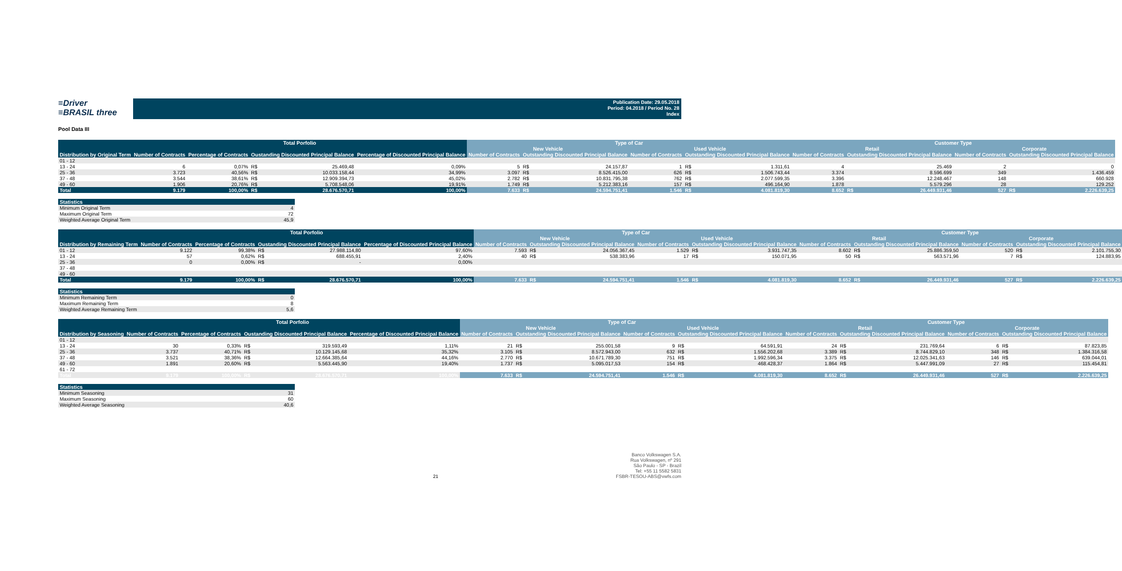≡Driver
≡BRASIL three
Publication Date: 29.05.2018
Period: 04.2018 / Period No. 28
Index
Pool Data III
| | Total Porfolio | | | | | Type of Car | | | | | | Customer Type | | | | | |
| --- | --- | --- | --- | --- | --- | --- | --- | --- | --- | --- | --- | --- | --- | --- | --- | --- | --- |
| | | | | | | New Vehicle | | | Used Vehicle | | | Retail | | | Corporate | | |
| Distribution by Original Term | Number of Contracts | Percentage of Contracts | Oustanding Discounted Principal Balance | | Percentage of Discounted Principal Balance | Number of Contracts | Outstanding Discounted Principal Balance | | Number of Contracts | Outstanding Discounted Principal Balance | | Number of Contracts | Outstanding Discounted Principal Balance | | Number of Contracts | Outstanding Discounted Principal Balance | |
| 01 - 12 | | | | | | | | | | | | | | | | | |
| 13 - 24 | 6 | 0,07% | R$ | 25.469,48 | 0,09% | 5 | R$ | 24.157,87 | 1 | R$ | 1.311,61 | 4 | | 25.469 | 2 | | 0 |
| 25 - 36 | 3.723 | 40,56% | R$ | 10.033.158,44 | 34,99% | 3.097 | R$ | 8.526.415,00 | 626 | R$ | 1.506.743,44 | 3.374 | | 8.596.699 | 349 | | 1.436.459 |
| 37 - 48 | 3.544 | 38,61% | R$ | 12.909.394,73 | 45,02% | 2.782 | R$ | 10.831.795,38 | 762 | R$ | 2.077.599,35 | 3.396 | | 12.248.467 | 148 | | 660.928 |
| 49 - 60 | 1.906 | 20,76% | R$ | 5.708.548,06 | 19,91% | 1.749 | R$ | 5.212.383,16 | 157 | R$ | 496.164,90 | 1.878 | | 5.579.296 | 28 | | 129.252 |
| Total | 9.179 | 100,00% | R$ | 28.676.570,71 | 100,00% | 7.633 | R$ | 24.594.751,41 | 1.546 | R$ | 4.081.819,30 | 8.652 | R$ | 26.449.931,46 | 527 | R$ | 2.226.639,25 |
| Statistics | |
| --- | --- |
| Minimum Original Term | 4 |
| Maximum Original Term | 72 |
| Weighted Average Original Term | 45,9 |
| | Total Porfolio | | | | | Type of Car | | | | | | Customer Type | | | | | |
| --- | --- | --- | --- | --- | --- | --- | --- | --- | --- | --- | --- | --- | --- | --- | --- | --- | --- |
| | | | | | | New Vehicle | | | Used Vehicle | | | Retail | | | Corporate | | |
| Distribution by Remaining Term | Number of Contracts | Percentage of Contracts | Oustanding Discounted Principal Balance | | Percentage of Discounted Principal Balance | Number of Contracts | Outstanding Discounted Principal Balance | | Number of Contracts | Outstanding Discounted Principal Balance | | Number of Contracts | Outstanding Discounted Principal Balance | | Number of Contracts | Outstanding Discounted Principal Balance | |
| 01 - 12 | 9.122 | 99,38% | R$ | 27.988.114,80 | 97,60% | 7.593 | R$ | 24.056.367,45 | 1.529 | R$ | 3.931.747,35 | 8.602 | R$ | 25.886.359,50 | 520 | R$ | 2.101.755,30 |
| 13 - 24 | 57 | 0,62% | R$ | 688.455,91 | 2,40% | 40 | R$ | 538.383,96 | 17 | R$ | 150.071,95 | 50 | R$ | 563.571,96 | 7 | R$ | 124.883,95 |
| 25 - 36 | 0 | 0,00% | R$ | - | 0,00% | | | | | | | | | | | | |
| 37 - 48 | | | | | | | | | | | | | | | | | |
| 49 - 60 | | | | | | | | | | | | | | | | | |
| Total | 9.179 | 100,00% | R$ | 28.676.570,71 | 100,00% | 7.633 | R$ | 24.594.751,41 | 1.546 | R$ | 4.081.819,30 | 8.652 | R$ | 26.449.931,46 | 527 | R$ | 2.226.639,25 |
| Statistics | |
| --- | --- |
| Minimum Remaining Term | 0 |
| Maximum Remaining Term | 8 |
| Weighted Average Remaining Term | 5,6 |
| | Total Porfolio | | | | | Type of Car | | | | | | Customer Type | | | | | |
| --- | --- | --- | --- | --- | --- | --- | --- | --- | --- | --- | --- | --- | --- | --- | --- | --- | --- |
| | | | | | | New Vehicle | | | Used Vehicle | | | Retail | | | Corporate | | |
| Distribution by Seasoning | Number of Contracts | Percentage of Contracts | Oustanding Discounted Principal Balance | | Percentage of Discounted Principal Balance | Number of Contracts | Outstanding Discounted Principal Balance | | Number of Contracts | Outstanding Discounted Principal Balance | | Number of Contracts | Outstanding Discounted Principal Balance | | Number of Contracts | Outstanding Discounted Principal Balance | |
| 01 - 12 | | | | | | | | | | | | | | | | | |
| 13 - 24 | 30 | 0,33% | R$ | 319.593,49 | 1,11% | 21 | R$ | 255.001,58 | 9 | R$ | 64.591,91 | 24 | R$ | 231.769,64 | 6 | R$ | 87.823,85 |
| 25 - 36 | 3.737 | 40,71% | R$ | 10.129.145,68 | 35,32% | 3.105 | R$ | 8.572.943,00 | 632 | R$ | 1.556.202,68 | 3.389 | R$ | 8.744.829,10 | 348 | R$ | 1.384.316,58 |
| 37 - 48 | 3.521 | 38,36% | R$ | 12.664.385,64 | 44,16% | 2.770 | R$ | 10.671.789,30 | 751 | R$ | 1.992.596,34 | 3.375 | R$ | 12.025.341,63 | 146 | R$ | 639.044,01 |
| 49 - 60 | 1.891 | 20,60% | R$ | 5.563.445,90 | 19,40% | 1.737 | R$ | 5.095.017,53 | 154 | R$ | 468.428,37 | 1.864 | R$ | 5.447.991,09 | 27 | R$ | 115.454,81 |
| 61 - 72 | | | | | | | | | | | | | | | | | |
| Total | 9.179 | 100,00% | R$ | 28.676.570,71 | 100,00% | 7.633 | R$ | 24.594.751,41 | 1.546 | R$ | 4.081.819,30 | 8.652 | R$ | 26.449.931,46 | 527 | R$ | 2.226.639,25 |
| Statistics | |
| --- | --- |
| Minimum Seasoning | 31 |
| Maximum Seasoning | 60 |
| Weighted Average Seasoning | 40,6 |
21 Banco Volkswagen S.A.
Rua Volkswagen, nº 291
São Paulo - SP - Brazil
Tel: +55 11 5582 5831
FSBR-TESOU-ABS@vwfs.com